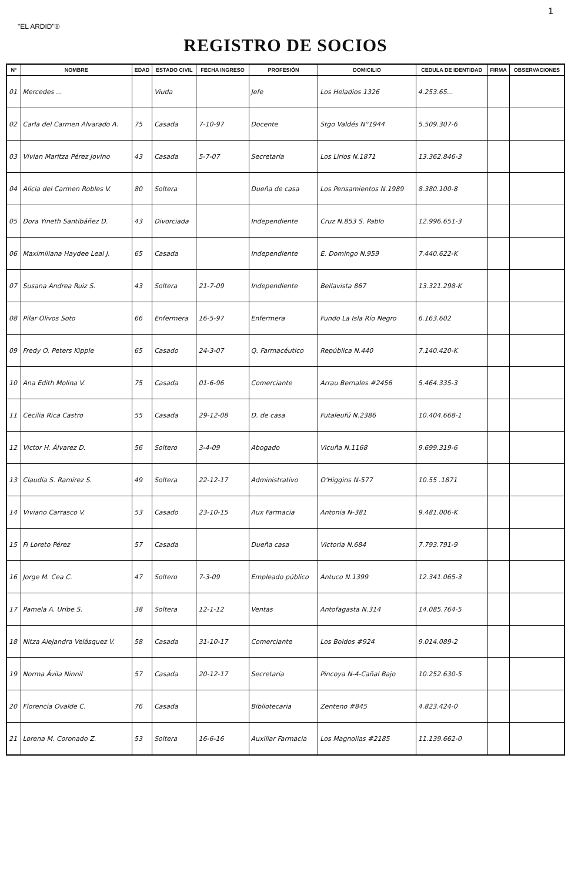1
"EL ARDID"®
REGISTRO DE SOCIOS
| Nº | NOMBRE | EDAD | ESTADO CIVIL | FECHA INGRESO | PROFESIÓN | DOMICILIO | CEDULA DE IDENTIDAD | FIRMA | OBSERVACIONES |
| --- | --- | --- | --- | --- | --- | --- | --- | --- | --- |
| 01 | Mercedes ... | | Viuda | | Jefe | Los Heladios 1326 | 4.253.65... | | |
| 02 | Carla del Carmen Alvarado A. | 75 | Casada | 7-10-97 | Docente | Stgo Valdés N°1944 | 5.509.307-6 | | |
| 03 | Vivian Maritza Pérez Jovino | 43 | Casada | 5-7-07 | Secretaria | Los Lirios N.1871 | 13.362.846-3 | | |
| 04 | Alicia del Carmen Robles V. | 80 | Soltera | | Dueña de casa | Los Pensamientos N.1989 | 8.380.100-8 | | |
| 05 | Dora Yineth Santibáñez D. | 43 | Divorciada | | Independiente | Cruz N.853 S. Pablo | 12.996.651-3 | | |
| 06 | Maximiliana Haydee Leal J. | 65 | Casada | | Independiente | E. Domingo N.959 | 7.440.622-K | | |
| 07 | Susana Andrea Ruiz S. | 43 | Soltera | 21-7-09 | Independiente | Bellavista 867 | 13.321.298-K | | |
| 08 | Pilar Olivos Soto | 66 | Enfermera | 16-5-97 | Enfermera | Fundo La Isla Río Negro | 6.163.602 | | |
| 09 | Fredy O. Peters Kipple | 65 | Casado | 24-3-07 | Q. Farmacéutico | República N.440 | 7.140.420-K | | |
| 10 | Ana Edith Molina V. | 75 | Casada | 01-6-96 | Comerciante | Arrau Bernales #2456 | 5.464.335-3 | | |
| 11 | Cecilia Rica Castro | 55 | Casada | 29-12-08 | D. de casa | Futaleufú N.2386 | 10.404.668-1 | | |
| 12 | Victor H. Álvarez D. | 56 | Soltero | 3-4-09 | Abogado | Vicuña N.1168 | 9.699.319-6 | | |
| 13 | Claudia S. Ramírez S. | 49 | Soltera | 22-12-17 | Administrativo | O'Higgins N-577 | 10.55 .1871 | | |
| 14 | Viviano Carrasco V. | 53 | Casado | 23-10-15 | Aux Farmacia | Antonia N-381 | 9.481.006-K | | |
| 15 | Fi Loreto Pérez | 57 | Casada | | Dueña casa | Victoria N.684 | 7.793.791-9 | | |
| 16 | Jorge M. Cea C. | 47 | Soltero | 7-3-09 | Empleado público | Antuco N.1399 | 12.341.065-3 | | |
| 17 | Pamela A. Uribe S. | 38 | Soltera | 12-1-12 | Ventas | Antofagasta N.314 | 14.085.764-5 | | |
| 18 | Nitza Alejandra Velásquez V. | 58 | Casada | 31-10-17 | Comerciante | Los Boldos #924 | 9.014.089-2 | | |
| 19 | Norma Ávila Ninnil | 57 | Casada | 20-12-17 | Secretaria | Pincoya N-4-Cañal Bajo | 10.252.630-5 | | |
| 20 | Florencia Ovalde C. | 76 | Casada | | Bibliotecaria | Zenteno #845 | 4.823.424-0 | | |
| 21 | Lorena M. Coronado Z. | 53 | Soltera | 16-6-16 | Auxiliar Farmacia | Los Magnolias #2185 | 11.139.662-0 | | |